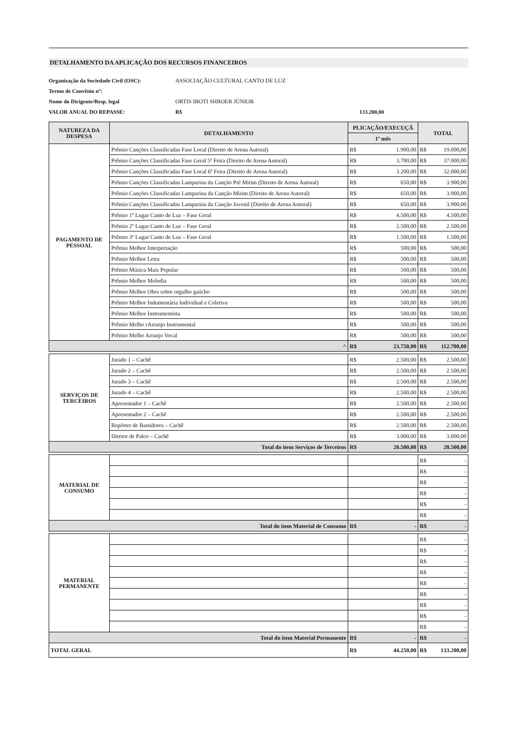DETALHAMENTO DA APLICAÇÃO DOS RECURSOS FINANCEIROS
Organização da Sociedade Civil (OSC): ASSOCIAÇÃO CULTURAL CANTO DE LUZ Termo de Convênio nº: Nome do Dirigente/Resp. legal ORTIS IBOTI SHROER JÚNIOR VALOR ANUAL DO REPASSE: R$ 133.200,00
| NATUREZA DA DESPESA | DETALHAMENTO | PLICAÇÃO/EXECUÇÃ | | TOTAL | |
| --- | --- | --- | --- | --- | --- |
| | | 1º mês | | | |
| PAGAMENTO DE PESSOAL | Prêmio Canções Classificadas Fase Local (Direito de Arena Autoral) | R$ | 1.900,00 | R$ | 19.000,00 |
| | Prêmio Canções Classificadas Fase Geral 5ª Feira (Direito de Arena Autoral) | R$ | 3.700,00 | R$ | 37.000,00 |
| | Prêmio Canções Classificadas Fase Local 6ª Feira (Direito de Arena Autoral) | R$ | 3.200,00 | R$ | 32.000,00 |
| | Prêmio Canções Classificadas Lamparina da Canção Pré Mirim (Direito de Arena Autoral) | R$ | 650,00 | R$ | 3.900,00 |
| | Prêmio Canções Classificadas Lamparina da Canção Mirim (Direito de Arena Autoral) | R$ | 650,00 | R$ | 3.900,00 |
| | Prêmio Canções Classificadas Lamparina da Canção Juvenil (Direito de Arena Autoral) | R$ | 650,00 | R$ | 3.900,00 |
| | Prêmio 1º Lugar Canto de Luz – Fase Geral | R$ | 4.500,00 | R$ | 4.500,00 |
| | Prêmio 2º Lugar Canto de Luz – Fase Geral | R$ | 2.500,00 | R$ | 2.500,00 |
| | Prêmio 3º Lugar Canto de Luz – Fase Geral | R$ | 1.500,00 | R$ | 1.500,00 |
| | Prêmio Melhor Interpretação | R$ | 500,00 | R$ | 500,00 |
| | Prêmio Melhor Letra | R$ | 500,00 | R$ | 500,00 |
| | Prêmio Música Mais Popular | R$ | 500,00 | R$ | 500,00 |
| | Prêmio Melhor Melodia | R$ | 500,00 | R$ | 500,00 |
| | Prêmio Melhor Obra sobre orgulho gaúcho | R$ | 500,00 | R$ | 500,00 |
| | Prêmio Melhor Indumentária Individual e Coletiva | R$ | 500,00 | R$ | 500,00 |
| | Prêmio Melhor Instrumentista | R$ | 500,00 | R$ | 500,00 |
| | Prêmio Melho rArranjo Instrumental | R$ | 500,00 | R$ | 500,00 |
| | Prêmio Melho Arranjo Vocal | R$ | 500,00 | R$ | 500,00 |
| ^ | | R$ | 23.750,00 | R$ | 112.700,00 |
| SERVIÇOS DE TERCEIROS | Jurado 1 – Cachê | R$ | 2.500,00 | R$ | 2.500,00 |
| | Jurado 2 – Cachê | R$ | 2.500,00 | R$ | 2.500,00 |
| | Jurado 3 – Cachê | R$ | 2.500,00 | R$ | 2.500,00 |
| | Jurado 4 – Cachê | R$ | 2.500,00 | R$ | 2.500,00 |
| | Apresentador 1 – Cachê | R$ | 2.500,00 | R$ | 2.500,00 |
| | Apresentador 2 – Cachê | R$ | 2.500,00 | R$ | 2.500,00 |
| | Repórter de Bastidores – Cachê | R$ | 2.500,00 | R$ | 2.500,00 |
| | Diretor de Palco – Cachê | R$ | 3.000,00 | R$ | 3.000,00 |
| Total do item Serviços de Terceiros | | R$ | 20.500,00 | R$ | 20.500,00 |
| MATERIAL DE CONSUMO | | | | R$ | - |
| | | | | R$ | - |
| | | | | R$ | - |
| | | | | R$ | - |
| | | | | R$ | - |
| | | | | R$ | - |
| Total do item Material de Consumo | | R$ | - | R$ | - |
| MATERIAL PERMANENTE | | | | R$ | - |
| | | | | R$ | - |
| | | | | R$ | - |
| | | | | R$ | - |
| | | | | R$ | - |
| | | | | R$ | - |
| | | | | R$ | - |
| | | | | R$ | - |
| | | | | R$ | - |
| Total do item Material Permanente | | R$ | - | R$ | - |
| TOTAL GERAL | | R$ | 44.250,00 | R$ | 133.200,00 |